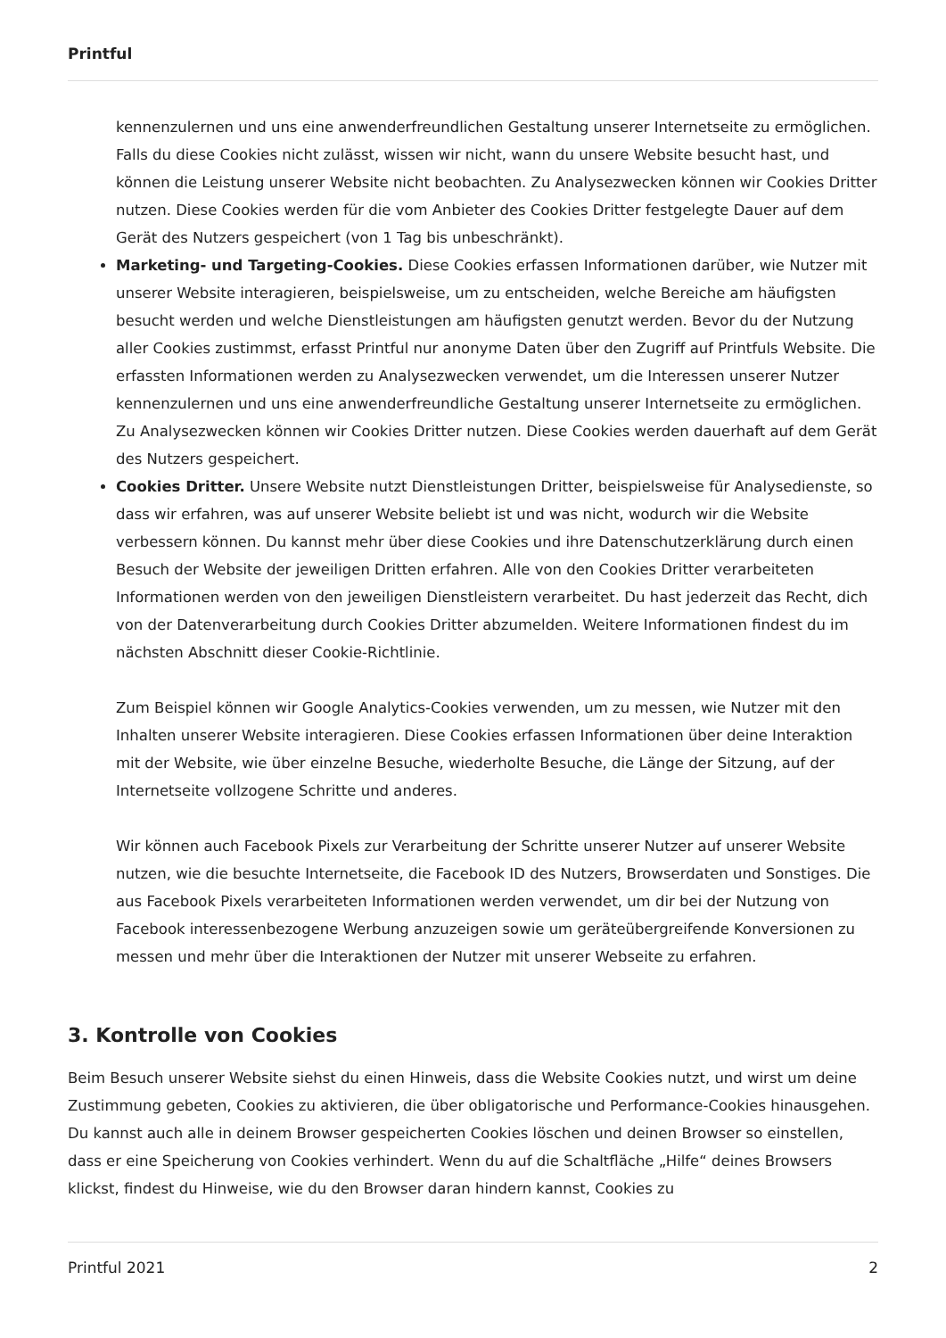Printful
kennenzulernen und uns eine anwenderfreundlichen Gestaltung unserer Internetseite zu ermöglichen. Falls du diese Cookies nicht zulässt, wissen wir nicht, wann du unsere Website besucht hast, und können die Leistung unserer Website nicht beobachten. Zu Analysezwecken können wir Cookies Dritter nutzen. Diese Cookies werden für die vom Anbieter des Cookies Dritter festgelegte Dauer auf dem Gerät des Nutzers gespeichert (von 1 Tag bis unbeschränkt).
Marketing- und Targeting-Cookies. Diese Cookies erfassen Informationen darüber, wie Nutzer mit unserer Website interagieren, beispielsweise, um zu entscheiden, welche Bereiche am häufigsten besucht werden und welche Dienstleistungen am häufigsten genutzt werden. Bevor du der Nutzung aller Cookies zustimmst, erfasst Printful nur anonyme Daten über den Zugriff auf Printfuls Website. Die erfassten Informationen werden zu Analysezwecken verwendet, um die Interessen unserer Nutzer kennenzulernen und uns eine anwenderfreundliche Gestaltung unserer Internetseite zu ermöglichen. Zu Analysezwecken können wir Cookies Dritter nutzen. Diese Cookies werden dauerhaft auf dem Gerät des Nutzers gespeichert.
Cookies Dritter. Unsere Website nutzt Dienstleistungen Dritter, beispielsweise für Analysedienste, so dass wir erfahren, was auf unserer Website beliebt ist und was nicht, wodurch wir die Website verbessern können. Du kannst mehr über diese Cookies und ihre Datenschutzerklärung durch einen Besuch der Website der jeweiligen Dritten erfahren. Alle von den Cookies Dritter verarbeiteten Informationen werden von den jeweiligen Dienstleistern verarbeitet. Du hast jederzeit das Recht, dich von der Datenverarbeitung durch Cookies Dritter abzumelden. Weitere Informationen findest du im nächsten Abschnitt dieser Cookie-Richtlinie.
Zum Beispiel können wir Google Analytics-Cookies verwenden, um zu messen, wie Nutzer mit den Inhalten unserer Website interagieren. Diese Cookies erfassen Informationen über deine Interaktion mit der Website, wie über einzelne Besuche, wiederholte Besuche, die Länge der Sitzung, auf der Internetseite vollzogene Schritte und anderes.
Wir können auch Facebook Pixels zur Verarbeitung der Schritte unserer Nutzer auf unserer Website nutzen, wie die besuchte Internetseite, die Facebook ID des Nutzers, Browserdaten und Sonstiges. Die aus Facebook Pixels verarbeiteten Informationen werden verwendet, um dir bei der Nutzung von Facebook interessenbezogene Werbung anzuzeigen sowie um geräteübergreifende Konversionen zu messen und mehr über die Interaktionen der Nutzer mit unserer Webseite zu erfahren.
3. Kontrolle von Cookies
Beim Besuch unserer Website siehst du einen Hinweis, dass die Website Cookies nutzt, und wirst um deine Zustimmung gebeten, Cookies zu aktivieren, die über obligatorische und Performance-Cookies hinausgehen. Du kannst auch alle in deinem Browser gespeicherten Cookies löschen und deinen Browser so einstellen, dass er eine Speicherung von Cookies verhindert. Wenn du auf die Schaltfläche „Hilfe“ deines Browsers klickst, findest du Hinweise, wie du den Browser daran hindern kannst, Cookies zu
Printful 2021 2